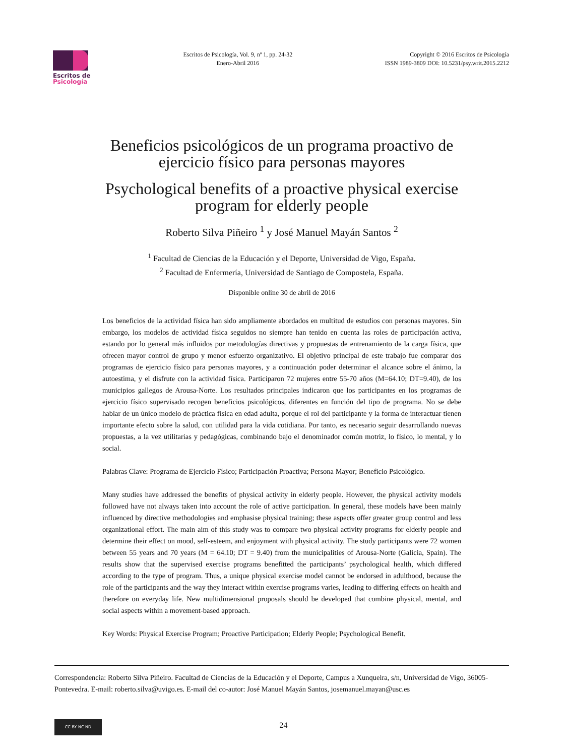Escritos de
Psicología
Escritos de Psicología, Vol. 9, nº 1, pp. 24-32
Enero-Abril 2016
Copyright © 2016 Escritos de Psicología
ISSN 1989-3809 DOI: 10.5231/psy.writ.2015.2212
Beneficios psicológicos de un programa proactivo de ejercicio físico para personas mayores
Psychological benefits of a proactive physical exercise program for elderly people
Roberto Silva Piñeiro <sup>1</sup> y José Manuel Mayán Santos <sup>2</sup>
<sup>1</sup> Facultad de Ciencias de la Educación y el Deporte, Universidad de Vigo, España.
<sup>2</sup> Facultad de Enfermería, Universidad de Santiago de Compostela, España.
Disponible online 30 de abril de 2016
Los beneficios de la actividad física han sido ampliamente abordados en multitud de estudios con personas mayores. Sin embargo, los modelos de actividad física seguidos no siempre han tenido en cuenta las roles de participación activa, estando por lo general más influidos por metodologías directivas y propuestas de entrenamiento de la carga física, que ofrecen mayor control de grupo y menor esfuerzo organizativo. El objetivo principal de este trabajo fue comparar dos programas de ejercicio físico para personas mayores, y a continuación poder determinar el alcance sobre el ánimo, la autoestima, y el disfrute con la actividad física. Participaron 72 mujeres entre 55-70 años (M=64.10; DT=9.40), de los municipios gallegos de Arousa-Norte. Los resultados principales indicaron que los participantes en los programas de ejercicio físico supervisado recogen beneficios psicológicos, diferentes en función del tipo de programa. No se debe hablar de un único modelo de práctica física en edad adulta, porque el rol del participante y la forma de interactuar tienen importante efecto sobre la salud, con utilidad para la vida cotidiana. Por tanto, es necesario seguir desarrollando nuevas propuestas, a la vez utilitarias y pedagógicas, combinando bajo el denominador común motriz, lo físico, lo mental, y lo social.
Palabras Clave: Programa de Ejercicio Físico; Participación Proactiva; Persona Mayor; Beneficio Psicológico.
Many studies have addressed the benefits of physical activity in elderly people. However, the physical activity models followed have not always taken into account the role of active participation. In general, these models have been mainly influenced by directive methodologies and emphasise physical training; these aspects offer greater group control and less organizational effort. The main aim of this study was to compare two physical activity programs for elderly people and determine their effect on mood, self-esteem, and enjoyment with physical activity. The study participants were 72 women between 55 years and 70 years (M = 64.10; DT = 9.40) from the municipalities of Arousa-Norte (Galicia, Spain). The results show that the supervised exercise programs benefitted the participants’ psychological health, which differed according to the type of program. Thus, a unique physical exercise model cannot be endorsed in adulthood, because the role of the participants and the way they interact within exercise programs varies, leading to differing effects on health and therefore on everyday life. New multidimensional proposals should be developed that combine physical, mental, and social aspects within a movement-based approach.
Key Words: Physical Exercise Program; Proactive Participation; Elderly People; Psychological Benefit.
Correspondencia: Roberto Silva Piñeiro. Facultad de Ciencias de la Educación y el Deporte, Campus a Xunqueira, s/n, Universidad de Vigo, 36005-Pontevedra. E-mail: roberto.silva@uvigo.es. E-mail del co-autor: José Manuel Mayán Santos, josemanuel.mayan@usc.es
CC BY NC ND
24